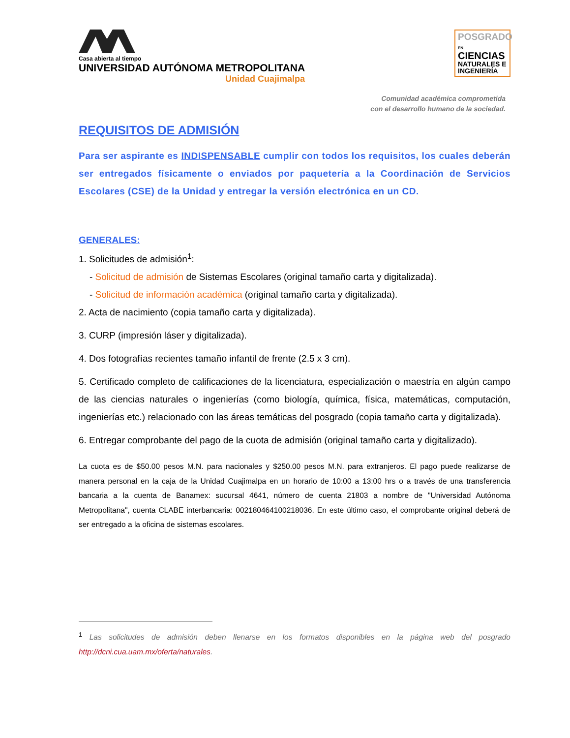Casa abierta al tiempo
UNIVERSIDAD AUTÓNOMA METROPOLITANA
Unidad Cuajimalpa
POSGRADO EN
CIENCIAS
NATURALES E
INGENIERÍA
Comunidad académica comprometida
con el desarrollo humano de la sociedad.
REQUISITOS DE ADMISIÓN
Para ser aspirante es INDISPENSABLE cumplir con todos los requisitos, los cuales deberán ser entregados físicamente o enviados por paquetería a la Coordinación de Servicios Escolares (CSE) de la Unidad y entregar la versión electrónica en un CD.
GENERALES:
1. Solicitudes de admisión<sup>1</sup>:
- Solicitud de admisión de Sistemas Escolares (original tamaño carta y digitalizada).
- Solicitud de información académica (original tamaño carta y digitalizada).
2. Acta de nacimiento (copia tamaño carta y digitalizada).
3. CURP (impresión láser y digitalizada).
4. Dos fotografías recientes tamaño infantil de frente (2.5 x 3 cm).
5. Certificado completo de calificaciones de la licenciatura, especialización o maestría en algún campo de las ciencias naturales o ingenierías (como biología, química, física, matemáticas, computación, ingenierías etc.) relacionado con las áreas temáticas del posgrado (copia tamaño carta y digitalizada).
6. Entregar comprobante del pago de la cuota de admisión (original tamaño carta y digitalizado).
La cuota es de $50.00 pesos M.N. para nacionales y $250.00 pesos M.N. para extranjeros. El pago puede realizarse de manera personal en la caja de la Unidad Cuajimalpa en un horario de 10:00 a 13:00 hrs o a través de una transferencia bancaria a la cuenta de Banamex: sucursal 4641, número de cuenta 21803 a nombre de "Universidad Autónoma Metropolitana", cuenta CLABE interbancaria: 002180464100218036. En este último caso, el comprobante original deberá de ser entregado a la oficina de sistemas escolares.
<sup>1</sup> Las solicitudes de admisión deben llenarse en los formatos disponibles en la página web del posgrado http://dcni.cua.uam.mx/oferta/naturales.